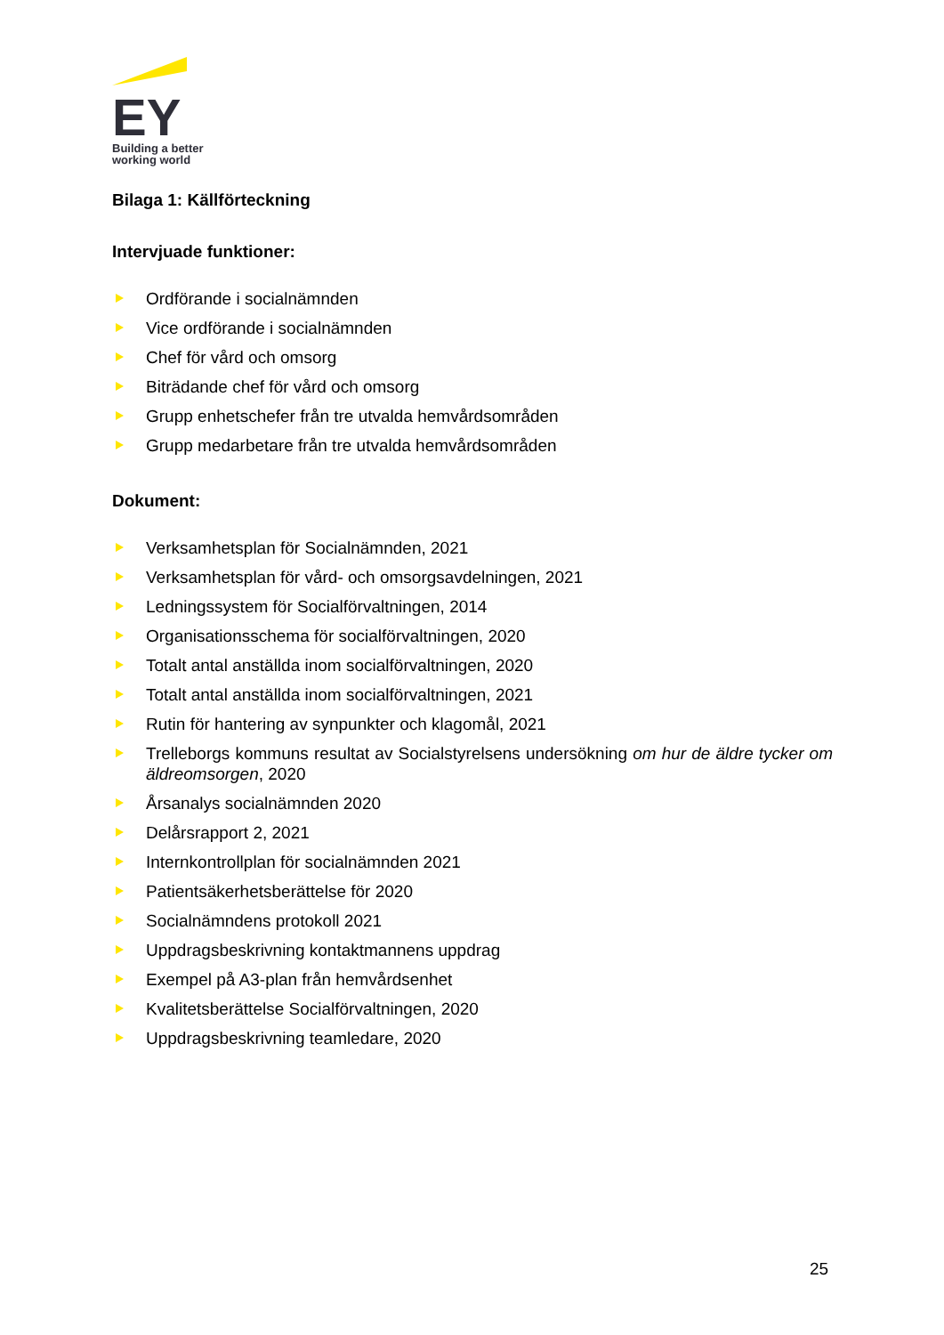EY
Building a better
working world
Bilaga 1: Källförteckning
Intervjuade funktioner:
Ordförande i socialnämnden
Vice ordförande i socialnämnden
Chef för vård och omsorg
Biträdande chef för vård och omsorg
Grupp enhetschefer från tre utvalda hemvårdsområden
Grupp medarbetare från tre utvalda hemvårdsområden
Dokument:
Verksamhetsplan för Socialnämnden, 2021
Verksamhetsplan för vård- och omsorgsavdelningen, 2021
Ledningssystem för Socialförvaltningen, 2014
Organisationsschema för socialförvaltningen, 2020
Totalt antal anställda inom socialförvaltningen, 2020
Totalt antal anställda inom socialförvaltningen, 2021
Rutin för hantering av synpunkter och klagomål, 2021
Trelleborgs kommuns resultat av Socialstyrelsens undersökning om hur de äldre tycker om äldreomsorgen, 2020
Årsanalys socialnämnden 2020
Delårsrapport 2, 2021
Internkontrollplan för socialnämnden 2021
Patientsäkerhetsberättelse för 2020
Socialnämndens protokoll 2021
Uppdragsbeskrivning kontaktmannens uppdrag
Exempel på A3-plan från hemvårdsenhet
Kvalitetsberättelse Socialförvaltningen, 2020
Uppdragsbeskrivning teamledare, 2020
25